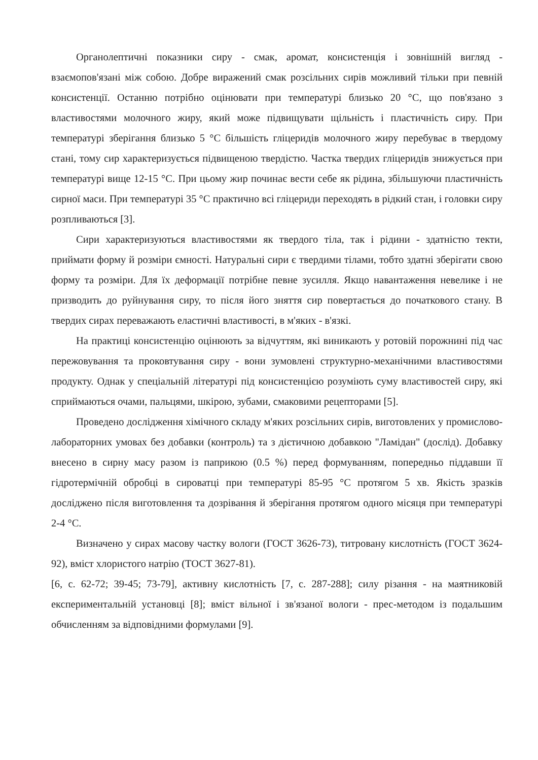Органолептичні показники сиру - смак, аромат, консистенція і зовнішній вигляд - взаємопов'язані між собою. Добре виражений смак розсільних сирів можливий тільки при певній консистенції. Останню потрібно оцінювати при температурі близько 20 °С, що пов'язано з властивостями молочного жиру, який може підвищувати щільність і пластичність сиру. При температурі зберігання близько 5 °С більшість гліцеридів молочного жиру перебуває в твердому стані, тому сир характеризується підвищеною твердістю. Частка твердих гліцеридів знижується при температурі вище 12-15 °С. При цьому жир починає вести себе як рідина, збільшуючи пластичність сирної маси. При температурі 35 °С практично всі гліцериди переходять в рідкий стан, і головки сиру розпливаються [3].
Сири характеризуються властивостями як твердого тіла, так і рідини - здатністю текти, приймати форму й розміри ємності. Натуральні сири є твердими тілами, тобто здатні зберігати свою форму та розміри. Для їх деформації потрібне певне зусилля. Якщо навантаження невелике і не призводить до руйнування сиру, то після його зняття сир повертається до початкового стану. В твердих сирах переважають еластичні властивості, в м'яких - в'язкі.
На практиці консистенцію оцінюють за відчуттям, які виникають у ротовій порожнині під час пережовування та проковтування сиру - вони зумовлені структурно-механічними властивостями продукту. Однак у спеціальній літературі під консистенцією розуміють суму властивостей сиру, які сприймаються очами, пальцями, шкірою, зубами, смаковими рецепторами [5].
Проведено дослідження хімічного складу м'яких розсільних сирів, виготовлених у промислово-лабораторних умовах без добавки (контроль) та з дієтичною добавкою "Ламідан" (дослід). Добавку внесено в сирну масу разом із паприкою (0.5 %) перед формуванням, попередньо піддавши її гідротермічній обробці в сироватці при температурі 85-95 °С протягом 5 хв. Якість зразків досліджено після виготовлення та дозрівання й зберігання протягом одного місяця при температурі 2-4 °С.
Визначено у сирах масову частку вологи (ГОСТ 3626-73), титровану кислотність (ГОСТ 3624-92), вміст хлористого натрію (ТОСТ 3627-81).
[6, с. 62-72; 39-45; 73-79], активну кислотність [7, с. 287-288]; силу різання - на маятниковій експериментальній установці [8]; вміст вільної і зв'язаної вологи - прес-методом із подальшим обчисленням за відповідними формулами [9].